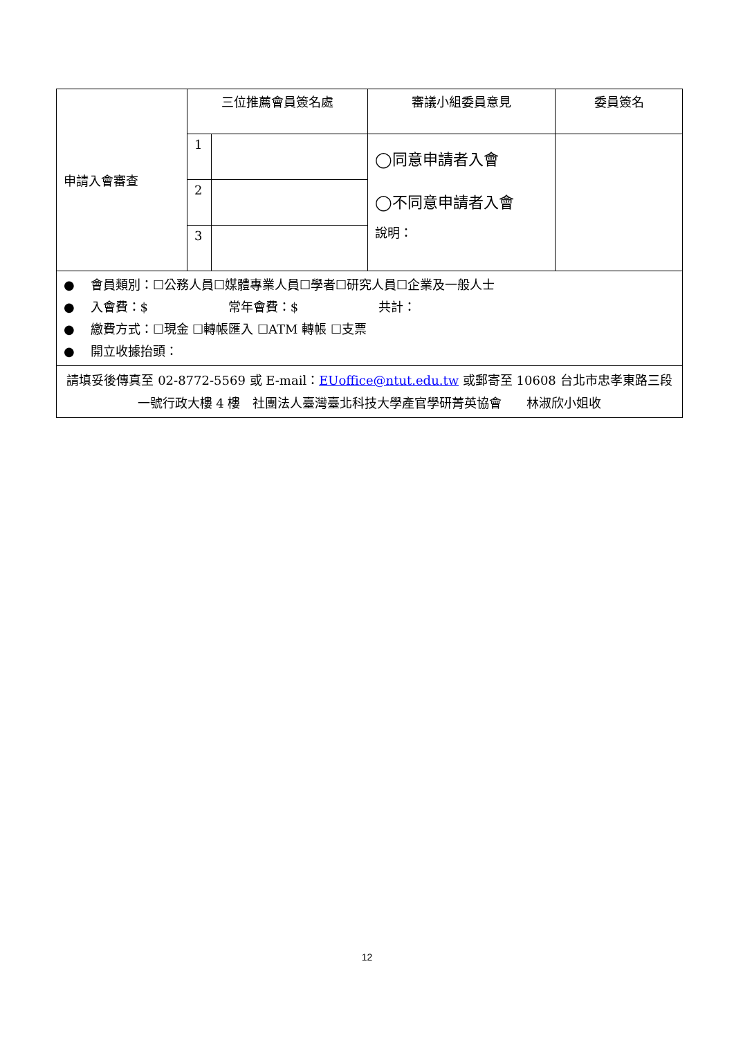| 申請入會審查 | 三位推薦會員簽名處 | | 審議小組委員意見 | 委員簽名 |
| | 1 | | ◯同意申請者入會 ◯不同意申請者入會 說明： | |
| | 2 | | | |
| | 3 | | | |
| ● 會員類別：☐公務人員☐媒體專業人員☐學者☐研究人員☐企業及一般人士 ● 入會費：$ 常年會費：$ 共計： ● 繳費方式：☐現金 ☐轉帳匯入 ☐ATM 轉帳 ☐支票 ● 開立收據抬頭： | | | | |
| 請填妥後傳真至 02-8772-5569 或 E-mail： EUoffice@ntut.edu.tw 或郵寄至 10608 台北市忠孝東路三段一號行政大樓 4 樓 社團法人臺灣臺北科技大學產官學研菁英協會 林淑欣小姐收 | | | | |
12